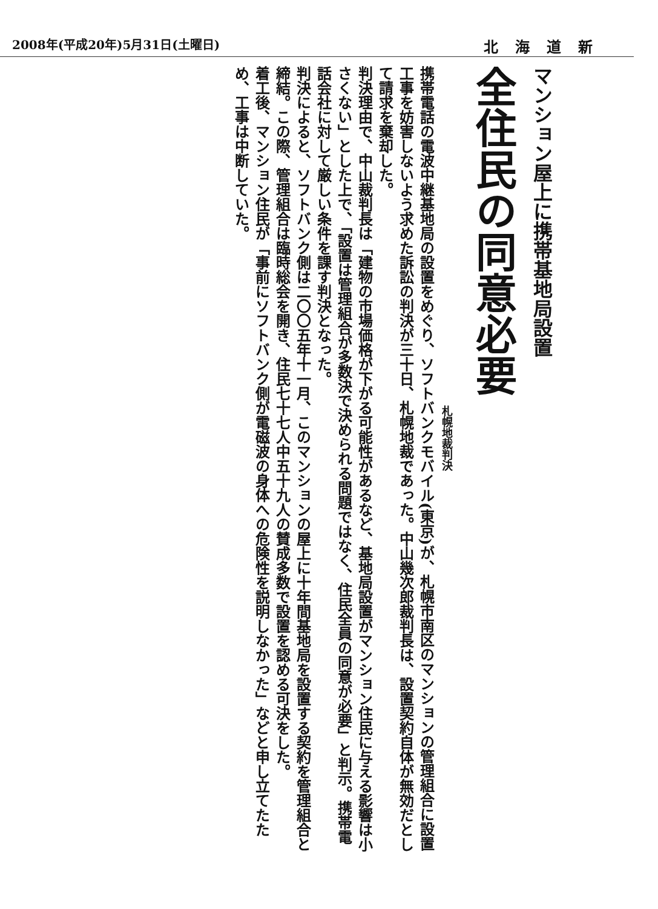2008年(平成20年)5月31日(土曜日) 北海道新
マンション屋上に携帯基地局設置
全住民の同意必要
札幌地裁判決
携帯電話の電波中継基地局の設置をめぐり、ソフトバンクモバイル(東京)が、札幌市南区のマンションの管理組合に設置工事を妨害しないよう求めた訴訟の判決が三十日、札幌地裁であった。中山幾次郎裁判長は、設置契約自体が無効だとして請求を棄却した。
判決理由で、中山裁判長は「建物の市場価格が下がる可能性があるなど、基地局設置がマンション住民に与える影響は小さくない」とした上で、「設置は管理組合が多数決で決められる問題ではなく、住民全員の同意が必要」と判示。携帯電話会社に対して厳しい条件を課す判決となった。
判決によると、ソフトバンク側は二〇〇五年十一月、このマンションの屋上に十年間基地局を設置する契約を管理組合と締結。この際、管理組合は臨時総会を開き、住民七十七人中五十九人の賛成多数で設置を認める可決をした。
着工後、マンション住民が「事前にソフトバンク側が電磁波の身体への危険性を説明しなかった」などと申し立てたため、工事は中断していた。